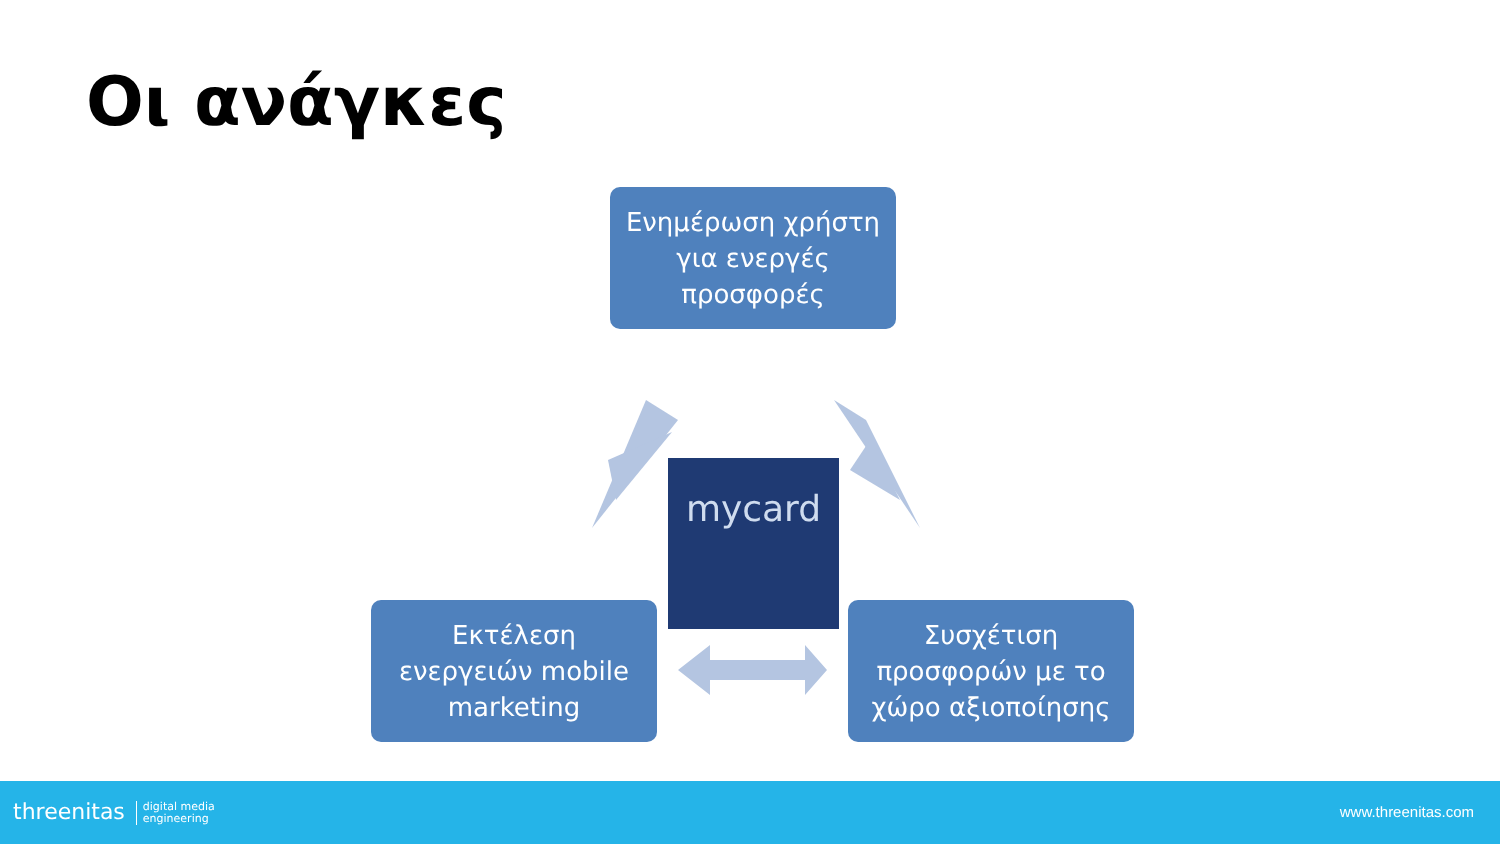Οι ανάγκες
Ενημέρωση χρήστη
για ενεργές
προσφορές
mycard
Εκτέλεση
ενεργειών mobile
marketing
Συσχέτιση
προσφορών με το
χώρο αξιοποίησης
threenitas digital media
engineering
www.threenitas.com